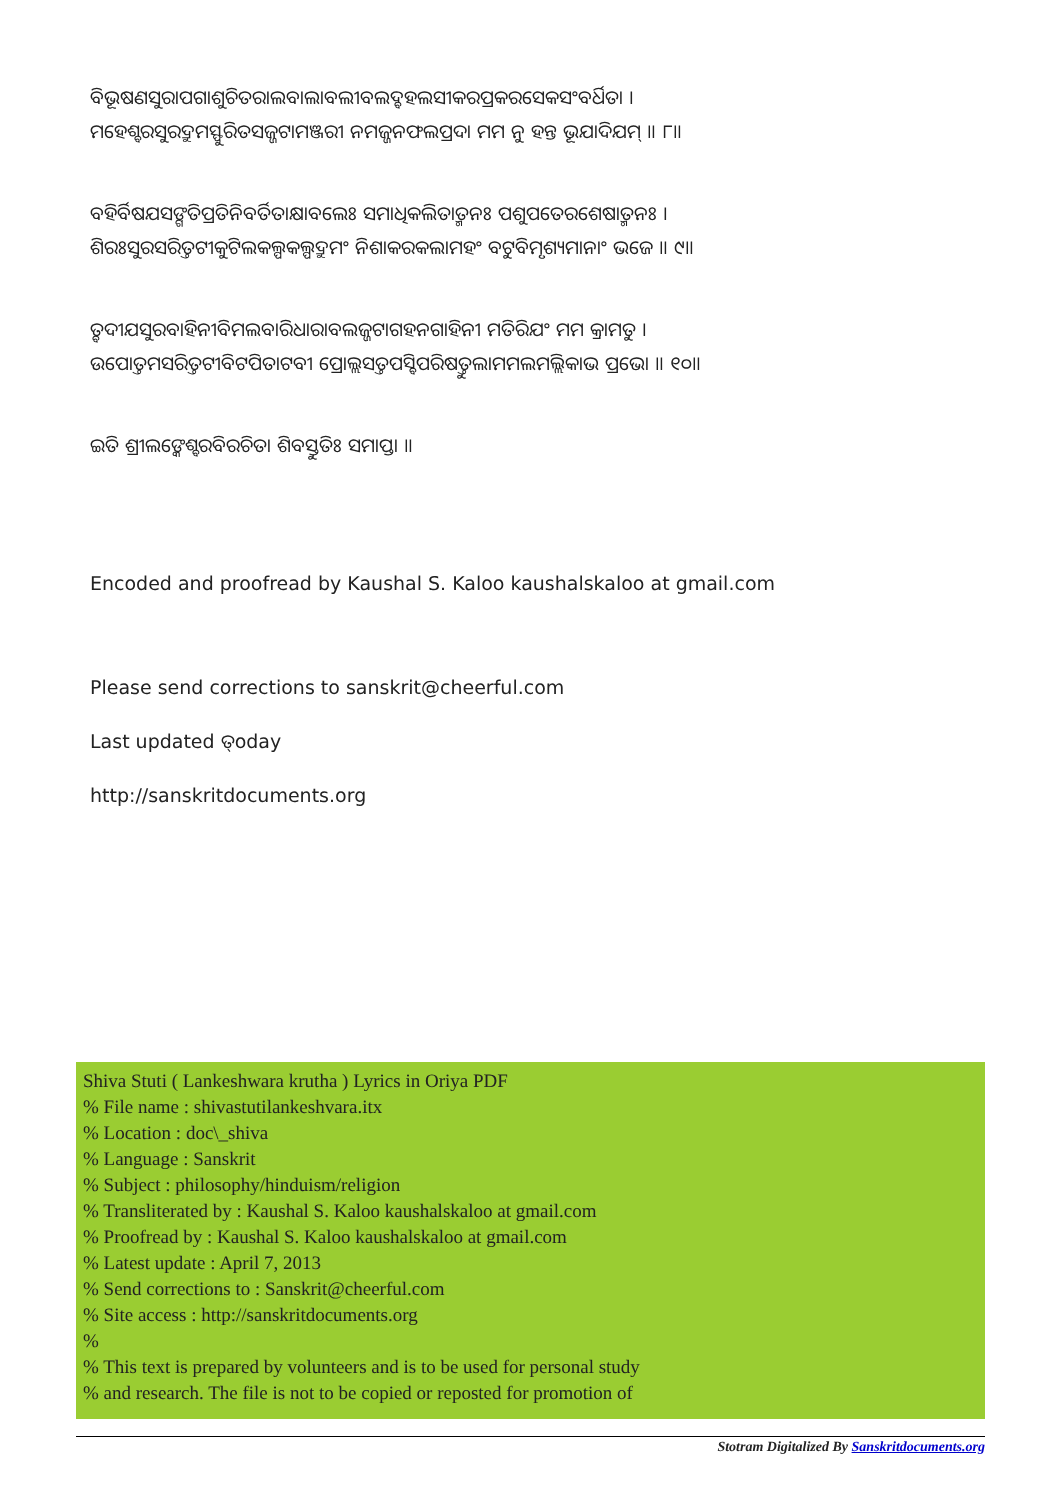ବିଭୂଷଣସୁରାପଗାଶୁଚିତରାଲବାଲାବଲୀବଲଦ୍ବହଲସୀକରପ୍ରକରସେକସଂବର୍ଧିତା ।
ମହେଶ୍ବରସୁରଦ୍ରୁମସ୍ଫୁରିତସଜ୍ଜଟାମଞ୍ଜରୀ ନମଜ୍ଜନଫଲପ୍ରଦା ମମ ନୁ ହନ୍ତ ଭୂଯାଦିଯମ୍ ॥ ୮॥
ବହିର୍ବିଷଯସଙ୍ଗତିପ୍ରତିନିବର୍ତିତାକ୍ଷାବଲେଃ ସମାଧିକଲିତାତ୍ମନଃ ପଶୁପତେରଶେଷାତ୍ମନଃ ।
ଶିରଃସୁରସରିତ୍ତଟୀକୁଟିଲକଲ୍ପକଲ୍ପଦ୍ରୁମଂ ନିଶାକରକଲାମହଂ ବଟୁବିମୃଶ୍ୟମାନାଂ ଭଜେ ॥ ୯॥
ତ୍ବଦୀଯସୁରବାହିନୀବିମଲବାରିଧାରାବଲଜ୍ଜଟାଗହନଗାହିନୀ ମତିରିଯଂ ମମ କ୍ରାମତୁ ।
ଉପୋତ୍ତମସରିତ୍ତଟୀବିଟପିତାଟବୀ ପ୍ରୋଲ୍ଲସତ୍ତପସ୍ବିପରିଷତ୍ତୁଲାମମଲମଲ୍ଲିକାଭ ପ୍ରଭୋ ॥ ୧୦॥
ଇତି ଶ୍ରୀଲଙ୍କେଶ୍ବରବିରଚିତା ଶିବସ୍ତୁତିଃ ସମାପ୍ତା ॥
Encoded and proofread by Kaushal S. Kaloo kaushalskaloo at gmail.com
Please send corrections to sanskrit@cheerful.com
Last updated ତ୍oday
http://sanskritdocuments.org
Shiva Stuti ( Lankeshwara krutha ) Lyrics in Oriya PDF
% File name : shivastutilankeshvara.itx
% Location : doc\_shiva
% Language : Sanskrit
% Subject : philosophy/hinduism/religion
% Transliterated by : Kaushal S. Kaloo kaushalskaloo at gmail.com
% Proofread by : Kaushal S. Kaloo kaushalskaloo at gmail.com
% Latest update : April 7, 2013
% Send corrections to : Sanskrit@cheerful.com
% Site access : http://sanskritdocuments.org
%
% This text is prepared by volunteers and is to be used for personal study
% and research. The file is not to be copied or reposted for promotion of
Stotram Digitalized By Sanskritdocuments.org